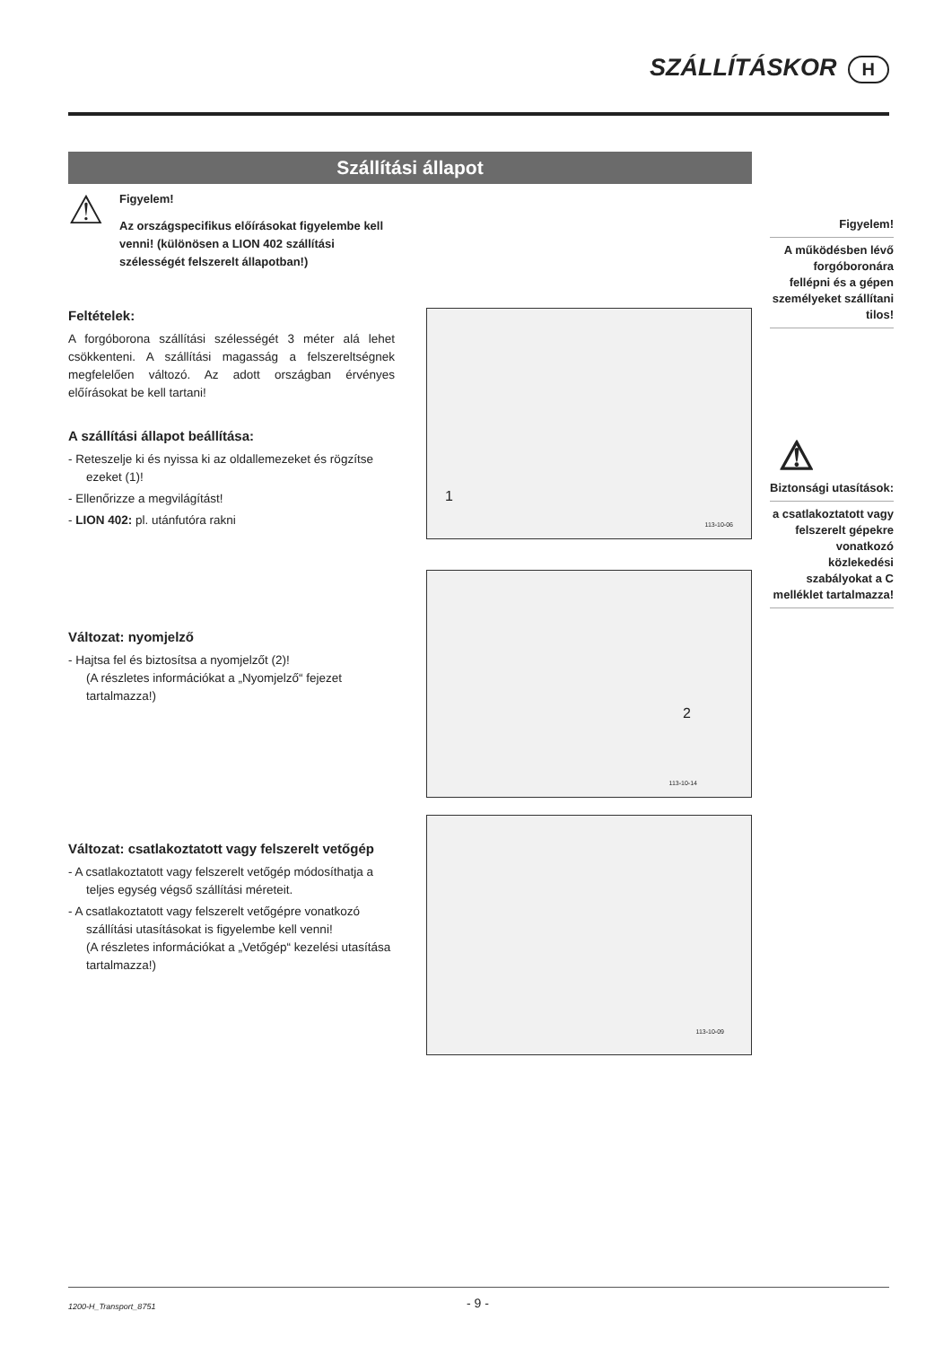SZÁLLÍTÁSKOR H
Szállítási állapot
⚠
Figyelem!
Az országspecifikus előírásokat figyelembe kell venni! (különösen a LION 402 szállítási szélességét felszerelt állapotban!)
Feltételek:
A forgóborona szállítási szélességét 3 méter alá lehet csökkenteni. A szállítási magasság a felszereltségnek megfelelően változó. Az adott országban érvényes előírásokat be kell tartani!
A szállítási állapot beállítása:
- Reteszelje ki és nyissa ki az oldallemezeket és rögzítse ezeket (1)!
- Ellenőrizze a megvilágítást!
- LION 402: pl. utánfutóra rakni
Változat: nyomjelző
- Hajtsa fel és biztosítsa a nyomjelzőt (2)!
(A részletes információkat a „Nyomjelző“ fejezet tartalmazza!)
Változat: csatlakoztatott vagy felszerelt vetőgép
- A csatlakoztatott vagy felszerelt vetőgép módosíthatja a teljes egység végső szállítási méreteit.
- A csatlakoztatott vagy felszerelt vetőgépre vonatkozó szállítási utasításokat is figyelembe kell venni!
(A részletes információkat a „Vetőgép“ kezelési utasítása tartalmazza!)
1
113-10-06
2
113-10-14
113-10-09
Figyelem!
A működésben lévő forgóboronára fellépni és a gépen személyeket szállítani tilos!
⚠
Biztonsági utasítások:
a csatlakoztatott vagy felszerelt gépekre vonatkozó közlekedési szabályokat a C melléklet tartalmazza!
1200-H_Transport_8751
- 9 -